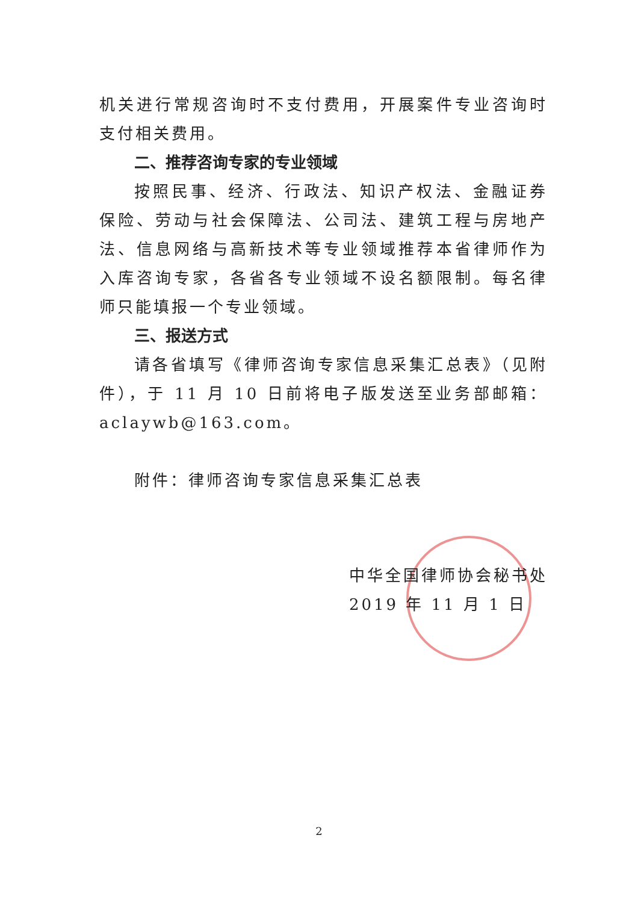机关进行常规咨询时不支付费用，开展案件专业咨询时支付相关费用。
二、推荐咨询专家的专业领域
按照民事、经济、行政法、知识产权法、金融证券保险、劳动与社会保障法、公司法、建筑工程与房地产法、信息网络与高新技术等专业领域推荐本省律师作为入库咨询专家，各省各专业领域不设名额限制。每名律师只能填报一个专业领域。
三、报送方式
请各省填写《律师咨询专家信息采集汇总表》（见附件），于 11 月 10 日前将电子版发送至业务部邮箱：aclaywb@163.com。
附件：律师咨询专家信息采集汇总表
中华全国律师协会秘书处
2019 年 11 月 1 日
2